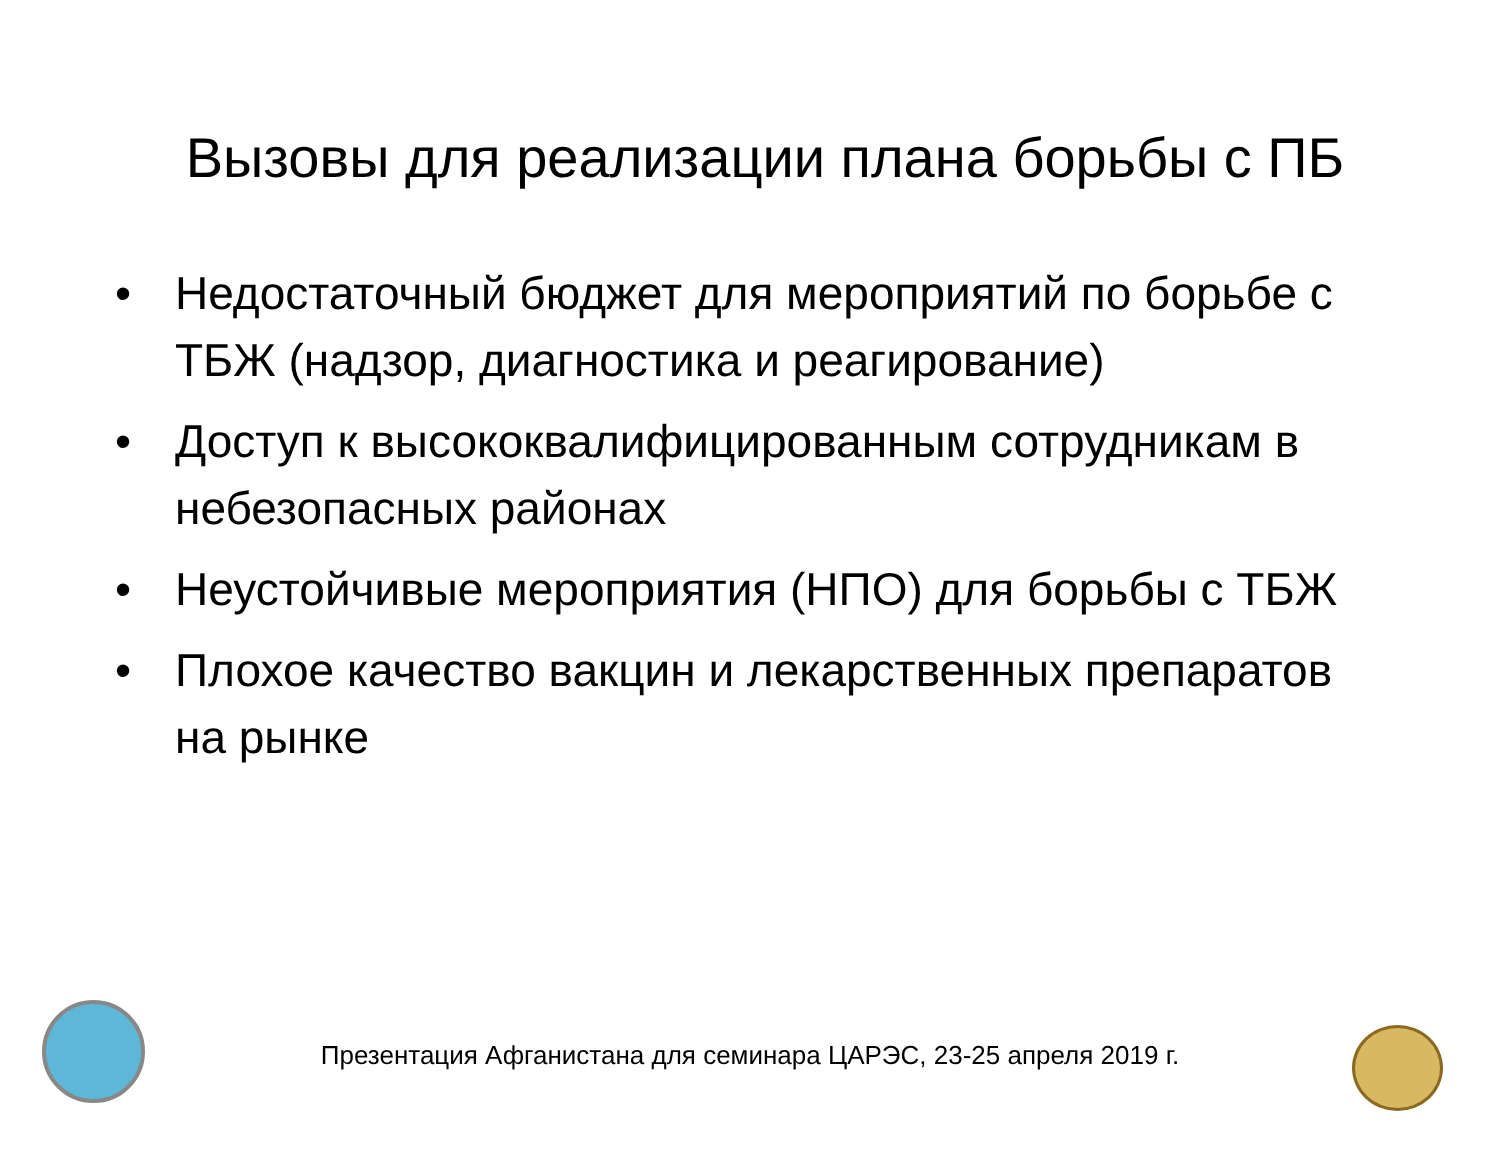Вызовы для реализации плана борьбы с ПБ
• Недостаточный бюджет для мероприятий по борьбе с ТБЖ (надзор, диагностика и реагирование)
• Доступ к высококвалифицированным сотрудникам в небезопасных районах
• Неустойчивые мероприятия (НПО) для борьбы с ТБЖ
• Плохое качество вакцин и лекарственных препаратов на рынке
Презентация Афганистана для семинара ЦАРЭС, 23-25 апреля 2019 г.